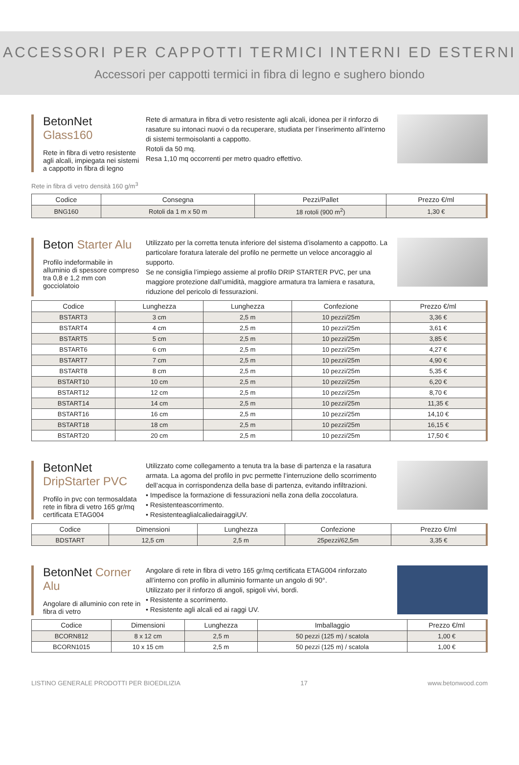ACCESSORI PER CAPPOTTI TERMICI INTERNI ED ESTERNI
Accessori per cappotti termici in fibra di legno e sughero biondo
BetonNet Glass160
Rete in fibra di vetro resistente agli alcali, impiegata nei sistemi a cappotto in fibra di legno
Rete di armatura in fibra di vetro resistente agli alcali, idonea per il rinforzo di rasature su intonaci nuovi o da recuperare, studiata per l’inserimento all’interno di sistemi termoisolanti a cappotto.
Rotoli da 50 mq.
Resa 1,10 mq occorrenti per metro quadro effettivo.
Rete in fibra di vetro densità 160 g/m<sup>3</sup>
| Codice | Consegna | Pezzi/Pallet | Prezzo €/ml |
| --- | --- | --- | --- |
| BNG160 | Rotoli da 1 m x 50 m | 18 rotoli (900 m<sup>2</sup>) | 1,30 € |
Beton Starter Alu
Profilo indeformabile in alluminio di spessore compreso tra 0,8 e 1,2 mm con gocciolatoio
Utilizzato per la corretta tenuta inferiore del sistema d’isolamento a cappotto. La particolare foratura laterale del profilo ne permette un veloce ancoraggio al supporto.
Se ne consiglia l’impiego assieme al profilo DRIP STARTER PVC, per una maggiore protezione dall’umidità, maggiore armatura tra lamiera e rasatura, riduzione del pericolo di fessurazioni.
| Codice | Lunghezza | Lunghezza | Confezione | Prezzo €/ml |
| --- | --- | --- | --- | --- |
| BSTART3 | 3 cm | 2,5 m | 10 pezzi/25m | 3,36 € |
| BSTART4 | 4 cm | 2,5 m | 10 pezzi/25m | 3,61 € |
| BSTART5 | 5 cm | 2,5 m | 10 pezzi/25m | 3,85 € |
| BSTART6 | 6 cm | 2,5 m | 10 pezzi/25m | 4,27 € |
| BSTART7 | 7 cm | 2,5 m | 10 pezzi/25m | 4,90 € |
| BSTART8 | 8 cm | 2,5 m | 10 pezzi/25m | 5,35 € |
| BSTART10 | 10 cm | 2,5 m | 10 pezzi/25m | 6,20 € |
| BSTART12 | 12 cm | 2,5 m | 10 pezzi/25m | 8,70 € |
| BSTART14 | 14 cm | 2,5 m | 10 pezzi/25m | 11,35 € |
| BSTART16 | 16 cm | 2,5 m | 10 pezzi/25m | 14,10 € |
| BSTART18 | 18 cm | 2,5 m | 10 pezzi/25m | 16,15 € |
| BSTART20 | 20 cm | 2,5 m | 10 pezzi/25m | 17,50 € |
BetonNet DripStarter PVC
Profilo in pvc con termosaldata rete in fibra di vetro 165 gr/mq certificata ETAG004
Utilizzato come collegamento a tenuta tra la base di partenza e la rasatura armata. La agoma del profilo in pvc permette l’interruzione dello scorrimento dell’acqua in corrispondenza della base di partenza, evitando infiltrazioni.
• Impedisce la formazione di fessurazioni nella zona della zoccolatura.
• Resistenteascorrimento.
• ResistenteaglialcaliedairaggiUV.
| Codice | Dimensioni | Lunghezza | Confezione | Prezzo €/ml |
| --- | --- | --- | --- | --- |
| BDSTART | 12,5 cm | 2,5 m | 25pezzi/62,5m | 3,35 € |
BetonNet Corner Alu
Angolare di alluminio con rete in fibra di vetro
Angolare di rete in fibra di vetro 165 gr/mq certificata ETAG004 rinforzato all’interno con profilo in alluminio formante un angolo di 90°.
Utilizzato per il rinforzo di angoli, spigoli vivi, bordi.
• Resistente a scorrimento.
• Resistente agli alcali ed ai raggi UV.
| Codice | Dimensioni | Lunghezza | Imballaggio | Prezzo €/ml |
| --- | --- | --- | --- | --- |
| BCORN812 | 8 x 12 cm | 2,5 m | 50 pezzi (125 m) / scatola | 1,00 € |
| BCORN1015 | 10 x 15 cm | 2,5 m | 50 pezzi (125 m) / scatola | 1,00 € |
LISTINO GENERALE PRODOTTI PER BIOEDILIZIA 17 www.betonwood.com